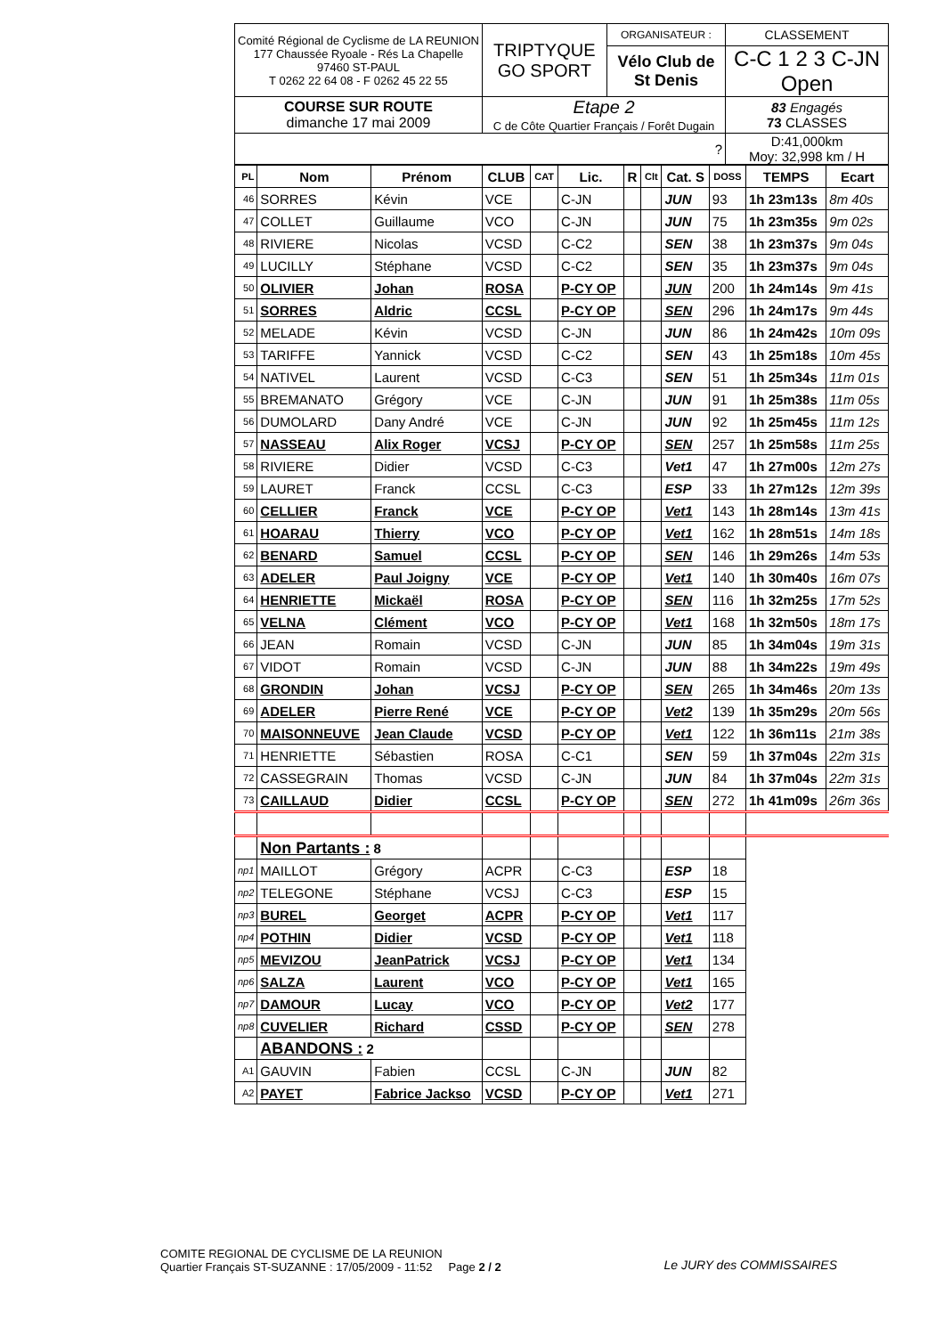| Comité Régional de Cyclisme de LA REUNION 177 Chaussée Ryoale - Rés La Chapelle 97460 ST-PAUL T 0262 22 64 08 - F 0262 45 22 55 | TRIPTYQUE GO SPORT | ORGANISATEUR : | CLASSEMENT |
| | | Vélo Club de St Denis | C-C 1 2 3 C-JN Open |
| COURSE SUR ROUTE dimanche 17 mai 2009 | Etape 2 C de Côte Quartier Français / Forêt Dugain | | 83 Engagés 73 CLASSES |
| ? | | | D:41,000km Moy: 32,998 km / H |
| PL | Nom | Prénom | CLUB | CAT | Lic. | R | Clt | Cat. S | DOSS | TEMPS | Ecart |
| --- | --- | --- | --- | --- | --- | --- | --- | --- | --- | --- | --- |
| 46 | SORRES | Kévin | VCE | | C-JN | | | JUN | 93 | 1h 23m13s | 8m 40s |
| 47 | COLLET | Guillaume | VCO | | C-JN | | | JUN | 75 | 1h 23m35s | 9m 02s |
| 48 | RIVIERE | Nicolas | VCSD | | C-C2 | | | SEN | 38 | 1h 23m37s | 9m 04s |
| 49 | LUCILLY | Stéphane | VCSD | | C-C2 | | | SEN | 35 | 1h 23m37s | 9m 04s |
| 50 | OLIVIER | Johan | ROSA | | P-CY OP | | | JUN | 200 | 1h 24m14s | 9m 41s |
| 51 | SORRES | Aldric | CCSL | | P-CY OP | | | SEN | 296 | 1h 24m17s | 9m 44s |
| 52 | MELADE | Kévin | VCSD | | C-JN | | | JUN | 86 | 1h 24m42s | 10m 09s |
| 53 | TARIFFE | Yannick | VCSD | | C-C2 | | | SEN | 43 | 1h 25m18s | 10m 45s |
| 54 | NATIVEL | Laurent | VCSD | | C-C3 | | | SEN | 51 | 1h 25m34s | 11m 01s |
| 55 | BREMANATO | Grégory | VCE | | C-JN | | | JUN | 91 | 1h 25m38s | 11m 05s |
| 56 | DUMOLARD | Dany André | VCE | | C-JN | | | JUN | 92 | 1h 25m45s | 11m 12s |
| 57 | NASSEAU | Alix Roger | VCSJ | | P-CY OP | | | SEN | 257 | 1h 25m58s | 11m 25s |
| 58 | RIVIERE | Didier | VCSD | | C-C3 | | | Vet1 | 47 | 1h 27m00s | 12m 27s |
| 59 | LAURET | Franck | CCSL | | C-C3 | | | ESP | 33 | 1h 27m12s | 12m 39s |
| 60 | CELLIER | Franck | VCE | | P-CY OP | | | Vet1 | 143 | 1h 28m14s | 13m 41s |
| 61 | HOARAU | Thierry | VCO | | P-CY OP | | | Vet1 | 162 | 1h 28m51s | 14m 18s |
| 62 | BENARD | Samuel | CCSL | | P-CY OP | | | SEN | 146 | 1h 29m26s | 14m 53s |
| 63 | ADELER | Paul Joigny | VCE | | P-CY OP | | | Vet1 | 140 | 1h 30m40s | 16m 07s |
| 64 | HENRIETTE | Mickaël | ROSA | | P-CY OP | | | SEN | 116 | 1h 32m25s | 17m 52s |
| 65 | VELNA | Clément | VCO | | P-CY OP | | | Vet1 | 168 | 1h 32m50s | 18m 17s |
| 66 | JEAN | Romain | VCSD | | C-JN | | | JUN | 85 | 1h 34m04s | 19m 31s |
| 67 | VIDOT | Romain | VCSD | | C-JN | | | JUN | 88 | 1h 34m22s | 19m 49s |
| 68 | GRONDIN | Johan | VCSJ | | P-CY OP | | | SEN | 265 | 1h 34m46s | 20m 13s |
| 69 | ADELER | Pierre René | VCE | | P-CY OP | | | Vet2 | 139 | 1h 35m29s | 20m 56s |
| 70 | MAISONNEUVE | Jean Claude | VCSD | | P-CY OP | | | Vet1 | 122 | 1h 36m11s | 21m 38s |
| 71 | HENRIETTE | Sébastien | ROSA | | C-C1 | | | SEN | 59 | 1h 37m04s | 22m 31s |
| 72 | CASSEGRAIN | Thomas | VCSD | | C-JN | | | JUN | 84 | 1h 37m04s | 22m 31s |
| 73 | CAILLAUD | Didier | CCSL | | P-CY OP | | | SEN | 272 | 1h 41m09s | 26m 36s |
| | Non Partants : 8 | | | | | | | | | | |
| np1 | MAILLOT | Grégory | ACPR | | C-C3 | | | ESP | 18 | | |
| np2 | TELEGONE | Stéphane | VCSJ | | C-C3 | | | ESP | 15 | | |
| np3 | BUREL | Georget | ACPR | | P-CY OP | | | Vet1 | 117 | | |
| np4 | POTHIN | Didier | VCSD | | P-CY OP | | | Vet1 | 118 | | |
| np5 | MEVIZOU | JeanPatrick | VCSJ | | P-CY OP | | | Vet1 | 134 | | |
| np6 | SALZA | Laurent | VCO | | P-CY OP | | | Vet1 | 165 | | |
| np7 | DAMOUR | Lucay | VCO | | P-CY OP | | | Vet2 | 177 | | |
| np8 | CUVELIER | Richard | CSSD | | P-CY OP | | | SEN | 278 | | |
| | ABANDONS : 2 | | | | | | | | | | |
| A1 | GAUVIN | Fabien | CCSL | | C-JN | | | JUN | 82 | | |
| A2 | PAYET | Fabrice Jackso | VCSD | | P-CY OP | | | Vet1 | 271 | | |
COMITE REGIONAL DE CYCLISME DE LA REUNION
Quartier Français ST-SUZANNE : 17/05/2009 - 11:52 Page 2 / 2
Le JURY des COMMISSAIRES